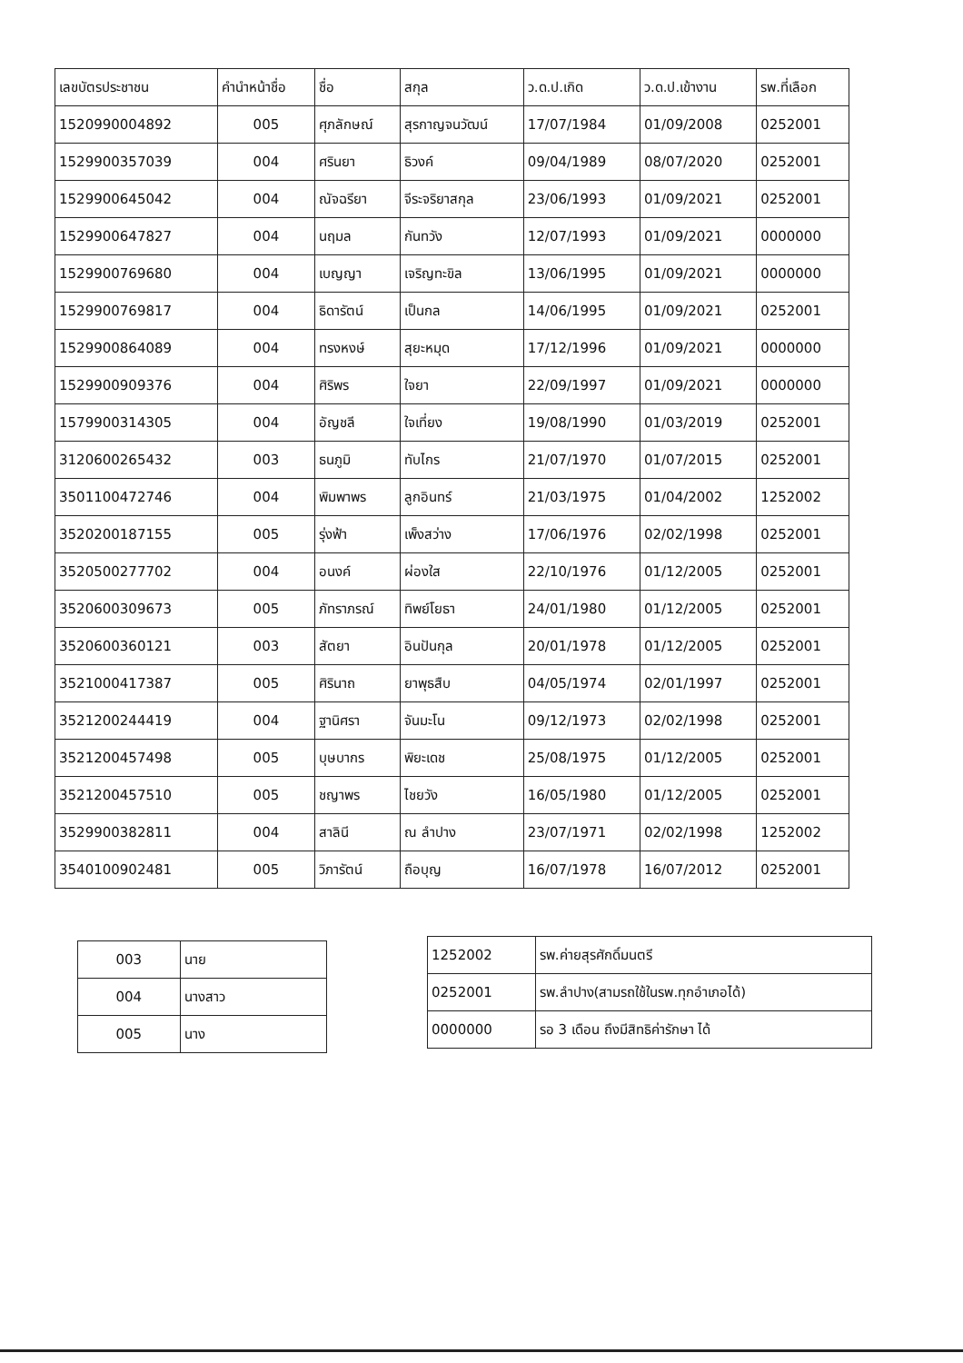| เลขบัตรประชาชน | คำนำหน้าชื่อ | ชื่อ | สกุล | ว.ด.ป.เกิด | ว.ด.ป.เข้างาน | รพ.ที่เลือก |
| --- | --- | --- | --- | --- | --- | --- |
| 1520990004892 | 005 | ศุภลักษณ์ | สุรกาญจนวัฒน์ | 17/07/1984 | 01/09/2008 | 0252001 |
| 1529900357039 | 004 | ศรินยา | ธิวงค์ | 09/04/1989 | 08/07/2020 | 0252001 |
| 1529900645042 | 004 | ณัจฉรียา | จีระจริยาสกุล | 23/06/1993 | 01/09/2021 | 0252001 |
| 1529900647827 | 004 | นฤมล | กันทวัง | 12/07/1993 | 01/09/2021 | 0000000 |
| 1529900769680 | 004 | เบญญา | เจริญทะขิล | 13/06/1995 | 01/09/2021 | 0000000 |
| 1529900769817 | 004 | ธิดารัตน์ | เป็นกล | 14/06/1995 | 01/09/2021 | 0252001 |
| 1529900864089 | 004 | ทรงหงษ์ | สุยะหมุด | 17/12/1996 | 01/09/2021 | 0000000 |
| 1529900909376 | 004 | ศิริพร | ใจยา | 22/09/1997 | 01/09/2021 | 0000000 |
| 1579900314305 | 004 | อัญชลี | ใจเที่ยง | 19/08/1990 | 01/03/2019 | 0252001 |
| 3120600265432 | 003 | ธนภูมิ | ทับไกร | 21/07/1970 | 01/07/2015 | 0252001 |
| 3501100472746 | 004 | พิมพาพร | ลูกอินทร์ | 21/03/1975 | 01/04/2002 | 1252002 |
| 3520200187155 | 005 | รุ่งฟ้า | เพ็งสว่าง | 17/06/1976 | 02/02/1998 | 0252001 |
| 3520500277702 | 004 | อนงค์ | ผ่องใส | 22/10/1976 | 01/12/2005 | 0252001 |
| 3520600309673 | 005 | ภัทราภรณ์ | ทิพย์โยธา | 24/01/1980 | 01/12/2005 | 0252001 |
| 3520600360121 | 003 | สัตยา | อินปันกุล | 20/01/1978 | 01/12/2005 | 0252001 |
| 3521000417387 | 005 | ศิรินาถ | ยาพุธสืบ | 04/05/1974 | 02/01/1997 | 0252001 |
| 3521200244419 | 004 | ฐานิศรา | จันมะโน | 09/12/1973 | 02/02/1998 | 0252001 |
| 3521200457498 | 005 | บุษบากร | พิยะเดช | 25/08/1975 | 01/12/2005 | 0252001 |
| 3521200457510 | 005 | ชญาพร | ไชยวัง | 16/05/1980 | 01/12/2005 | 0252001 |
| 3529900382811 | 004 | สาลินี | ณ ลำปาง | 23/07/1971 | 02/02/1998 | 1252002 |
| 3540100902481 | 005 | วิภารัตน์ | ถือบุญ | 16/07/1978 | 16/07/2012 | 0252001 |
| 003 | นาย |
| 004 | นางสาว |
| 005 | นาง |
| 1252002 | รพ.ค่ายสุรศักดิ์มนตรี |
| 0252001 | รพ.ลำปาง(สามรถใช้ในรพ.ทุกอำเภอได้) |
| 0000000 | รอ 3 เดือน ถึงมีสิทธิค่ารักษา ได้ |